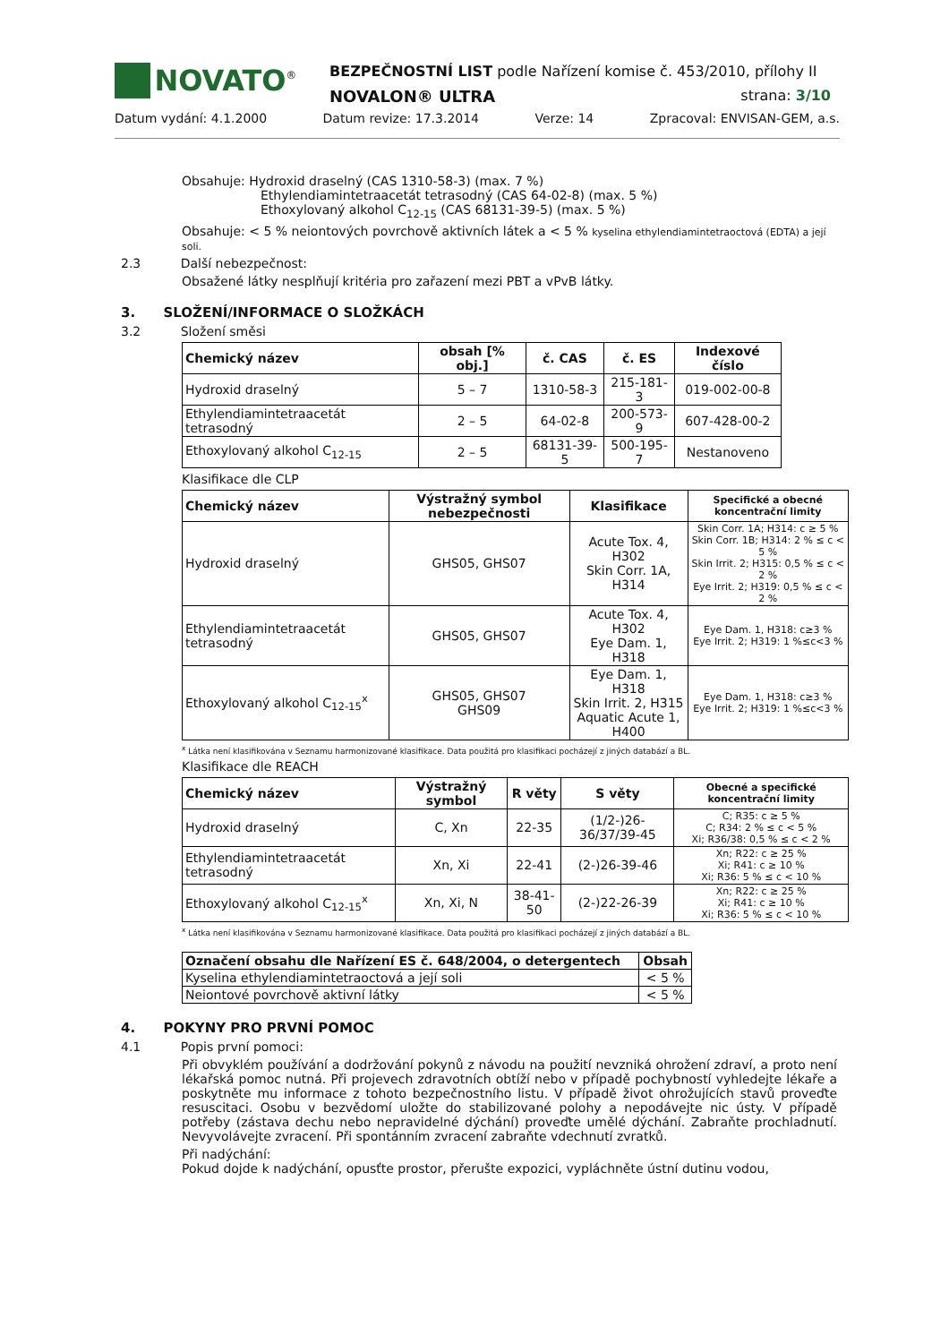NOVATO<sup>®</sup>
BEZPEČNOSTNÍ LIST podle Nařízení komise č. 453/2010, přílohy II
NOVALON® ULTRA strana: 3/10
Datum vydání: 4.1.2000 Datum revize: 17.3.2014 Verze: 14 Zpracoval: ENVISAN-GEM, a.s.
Obsahuje: Hydroxid draselný (CAS 1310-58-3) (max. 7 %)
Ethylendiamintetraacetát tetrasodný (CAS 64-02-8) (max. 5 %)
Ethoxylovaný alkohol C<sub>12-15</sub> (CAS 68131-39-5) (max. 5 %)
Obsahuje: < 5 % neiontových povrchově aktivních látek a < 5 % kyselina ethylendiamintetraoctová (EDTA) a její soli.
2.3 Další nebezpečnost:
Obsažené látky nesplňují kritéria pro zařazení mezi PBT a vPvB látky.
3. SLOŽENÍ/INFORMACE O SLOŽKÁCH
3.2 Složení směsi
| Chemický název | obsah [% obj.] | č. CAS | č. ES | Indexové číslo |
| --- | --- | --- | --- | --- |
| Hydroxid draselný | 5 – 7 | 1310-58-3 | 215-181-3 | 019-002-00-8 |
| Ethylendiamintetraacetát tetrasodný | 2 – 5 | 64-02-8 | 200-573-9 | 607-428-00-2 |
| Ethoxylovaný alkohol C<sub>12-15</sub> | 2 – 5 | 68131-39-5 | 500-195-7 | Nestanoveno |
Klasifikace dle CLP
| Chemický název | Výstražný symbol nebezpečnosti | Klasifikace | Specifické a obecné koncentrační limity |
| --- | --- | --- | --- |
| Hydroxid draselný | GHS05, GHS07 | Acute Tox. 4, H302 Skin Corr. 1A, H314 | Skin Corr. 1A; H314: c ≥ 5 % Skin Corr. 1B; H314: 2 % ≤ c < 5 % Skin Irrit. 2; H315: 0,5 % ≤ c < 2 % Eye Irrit. 2; H319: 0,5 % ≤ c < 2 % |
| Ethylendiamintetraacetát tetrasodný | GHS05, GHS07 | Acute Tox. 4, H302 Eye Dam. 1, H318 | Eye Dam. 1, H318: c≥3 % Eye Irrit. 2; H319: 1 %≤c<3 % |
| Ethoxylovaný alkohol C<sub>12-15</sub><sup>x</sup> | GHS05, GHS07 GHS09 | Eye Dam. 1, H318 Skin Irrit. 2, H315 Aquatic Acute 1, H400 | Eye Dam. 1, H318: c≥3 % Eye Irrit. 2; H319: 1 %≤c<3 % |
<sup>x</sup> Látka není klasifikována v Seznamu harmonizované klasifikace. Data použitá pro klasifikaci pocházejí z jiných databází a BL.
Klasifikace dle REACH
| Chemický název | Výstražný symbol | R věty | S věty | Obecné a specifické koncentrační limity |
| --- | --- | --- | --- | --- |
| Hydroxid draselný | C, Xn | 22-35 | (1/2-)26-36/37/39-45 | C; R35: c ≥ 5 % C; R34: 2 % ≤ c < 5 % Xi; R36/38: 0,5 % ≤ c < 2 % |
| Ethylendiamintetraacetát tetrasodný | Xn, Xi | 22-41 | (2-)26-39-46 | Xn; R22: c ≥ 25 % Xi; R41: c ≥ 10 % Xi; R36: 5 % ≤ c < 10 % |
| Ethoxylovaný alkohol C<sub>12-15</sub><sup>x</sup> | Xn, Xi, N | 38-41-50 | (2-)22-26-39 | Xn; R22: c ≥ 25 % Xi; R41: c ≥ 10 % Xi; R36: 5 % ≤ c < 10 % |
<sup>x</sup> Látka není klasifikována v Seznamu harmonizované klasifikace. Data použitá pro klasifikaci pocházejí z jiných databází a BL.
| Označení obsahu dle Nařízení ES č. 648/2004, o detergentech | Obsah |
| --- | --- |
| Kyselina ethylendiamintetraoctová a její soli | < 5 % |
| Neiontové povrchově aktivní látky | < 5 % |
4. POKYNY PRO PRVNÍ POMOC
4.1 Popis první pomoci:
Při obvyklém používání a dodržování pokynů z návodu na použití nevzniká ohrožení zdraví, a proto není lékařská pomoc nutná. Při projevech zdravotních obtíží nebo v případě pochybností vyhledejte lékaře a poskytněte mu informace z tohoto bezpečnostního listu. V případě život ohrožujících stavů proveďte resuscitaci. Osobu v bezvědomí uložte do stabilizované polohy a nepodávejte nic ústy. V případě potřeby (zástava dechu nebo nepravidelné dýchání) proveďte umělé dýchání. Zabraňte prochladnutí. Nevyvolávejte zvracení. Při spontánním zvracení zabraňte vdechnutí zvratků.
Při nadýchání:
Pokud dojde k nadýchání, opusťte prostor, přerušte expozici, vypláchněte ústní dutinu vodou,